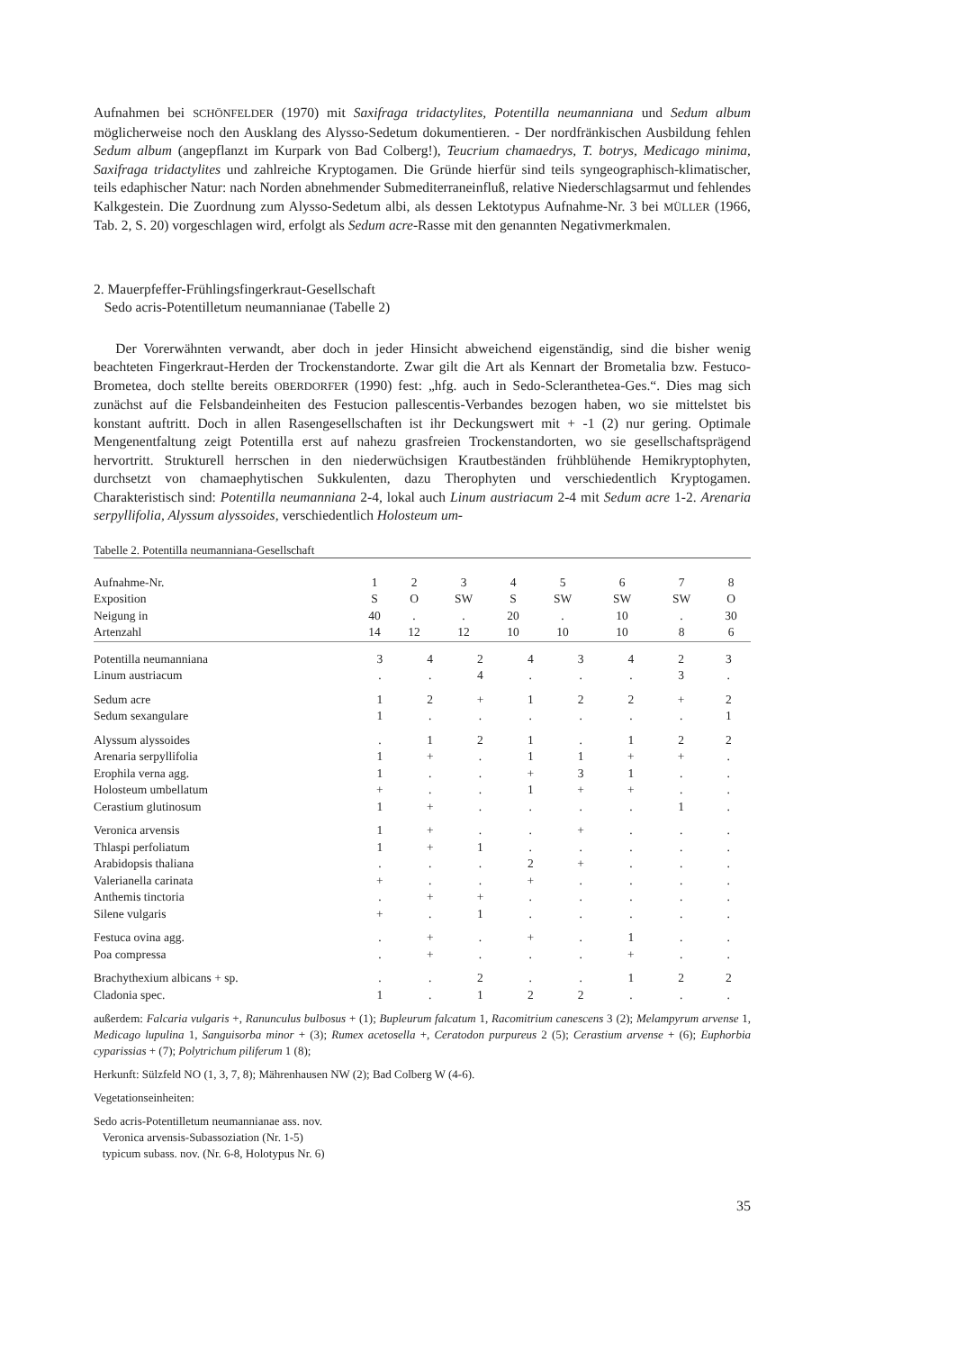Aufnahmen bei SCHÖNFELDER (1970) mit Saxifraga tridactylites, Potentilla neumanniana und Sedum album möglicherweise noch den Ausklang des Alysso-Sedetum dokumentieren. - Der nordfränkischen Ausbildung fehlen Sedum album (angepflanzt im Kurpark von Bad Colberg!), Teucrium chamaedrys, T. botrys, Medicago minima, Saxifraga tridactylites und zahlreiche Kryptogamen. Die Gründe hierfür sind teils syngeographisch-klimatischer, teils edaphischer Natur: nach Norden abnehmender Submediterraneinfluß, relative Niederschlagsarmut und fehlendes Kalkgestein. Die Zuordnung zum Alysso-Sedetum albi, als dessen Lektotypus Aufnahme-Nr. 3 bei MÜLLER (1966, Tab. 2, S. 20) vorgeschlagen wird, erfolgt als Sedum acre-Rasse mit den genannten Negativmerkmalen.
2. Mauerpfeffer-Frühlingsfingerkraut-Gesellschaft
Sedo acris-Potentilletum neumannianae (Tabelle 2)
Der Vorerwähnten verwandt, aber doch in jeder Hinsicht abweichend eigenständig, sind die bisher wenig beachteten Fingerkraut-Herden der Trockenstandorte. Zwar gilt die Art als Kennart der Brometalia bzw. Festuco-Brometea, doch stellte bereits OBERDORFER (1990) fest: „hfg. auch in Sedo-Scleranthetea-Ges.“. Dies mag sich zunächst auf die Felsbandeinheiten des Festucion pallescentis-Verbandes bezogen haben, wo sie mittelstet bis konstant auftritt. Doch in allen Rasengesellschaften ist ihr Deckungswert mit + -1 (2) nur gering. Optimale Mengenentfaltung zeigt Potentilla erst auf nahezu grasfreien Trockenstandorten, wo sie gesellschaftsprägend hervortritt. Strukturell herrschen in den niederwüchsigen Krautbeständen frühblühende Hemikryptophyten, durchsetzt von chamaephytischen Sukkulenten, dazu Therophyten und verschiedentlich Kryptogamen. Charakteristisch sind: Potentilla neumanniana 2-4, lokal auch Linum austriacum 2-4 mit Sedum acre 1-2. Arenaria serpyllifolia, Alyssum alyssoides, verschiedentlich Holosteum um-
Tabelle 2. Potentilla neumanniana-Gesellschaft
| Aufnahme-Nr. | 1 | 2 | 3 | 4 | 5 | 6 | 7 | 8 |
| Exposition | S | O | SW | S | SW | SW | SW | O |
| Neigung in | 40 | . | . | 20 | . | 10 | . | 30 |
| Artenzahl | 14 | 12 | 12 | 10 | 10 | 10 | 8 | 6 |
| Potentilla neumanniana | 3 | 4 | 2 | 4 | 3 | 4 | 2 | 3 |
| Linum austriacum | . | . | 4 | . | . | . | 3 | . |
| Sedum acre | 1 | 2 | + | 1 | 2 | 2 | + | 2 |
| Sedum sexangulare | 1 | . | . | . | . | . | . | 1 |
| Alyssum alyssoides | . | 1 | 2 | 1 | . | 1 | 2 | 2 |
| Arenaria serpyllifolia | 1 | + | . | 1 | 1 | + | + | . |
| Erophila verna agg. | 1 | . | . | + | 3 | 1 | . | . |
| Holosteum umbellatum | + | . | . | 1 | + | + | . | . |
| Cerastium glutinosum | 1 | + | . | . | . | . | 1 | . |
| Veronica arvensis | 1 | + | . | . | + | . | . | . |
| Thlaspi perfoliatum | 1 | + | 1 | . | . | . | . | . |
| Arabidopsis thaliana | . | . | . | 2 | + | . | . | . |
| Valerianella carinata | + | . | . | + | . | . | . | . |
| Anthemis tinctoria | . | + | + | . | . | . | . | . |
| Silene vulgaris | + | . | 1 | . | . | . | . | . |
| Festuca ovina agg. | . | + | . | + | . | 1 | . | . |
| Poa compressa | . | + | . | . | . | + | . | . |
| Brachythexium albicans + sp. | . | . | 2 | . | . | 1 | 2 | 2 |
| Cladonia spec. | 1 | . | 1 | 2 | 2 | . | . | . |
außerdem: Falcaria vulgaris +, Ranunculus bulbosus + (1); Bupleurum falcatum 1, Racomitrium canescens 3 (2); Melampyrum arvense 1, Medicago lupulina 1, Sanguisorba minor + (3); Rumex acetosella +, Ceratodon purpureus 2 (5); Cerastium arvense + (6); Euphorbia cyparissias + (7); Polytrichum piliferum 1 (8);
Herkunft: Sülzfeld NO (1, 3, 7, 8); Mährenhausen NW (2); Bad Colberg W (4-6).
Vegetationseinheiten:
Sedo acris-Potentilletum neumannianae ass. nov.
Veronica arvensis-Subassoziation (Nr. 1-5)
typicum subass. nov. (Nr. 6-8, Holotypus Nr. 6)
35